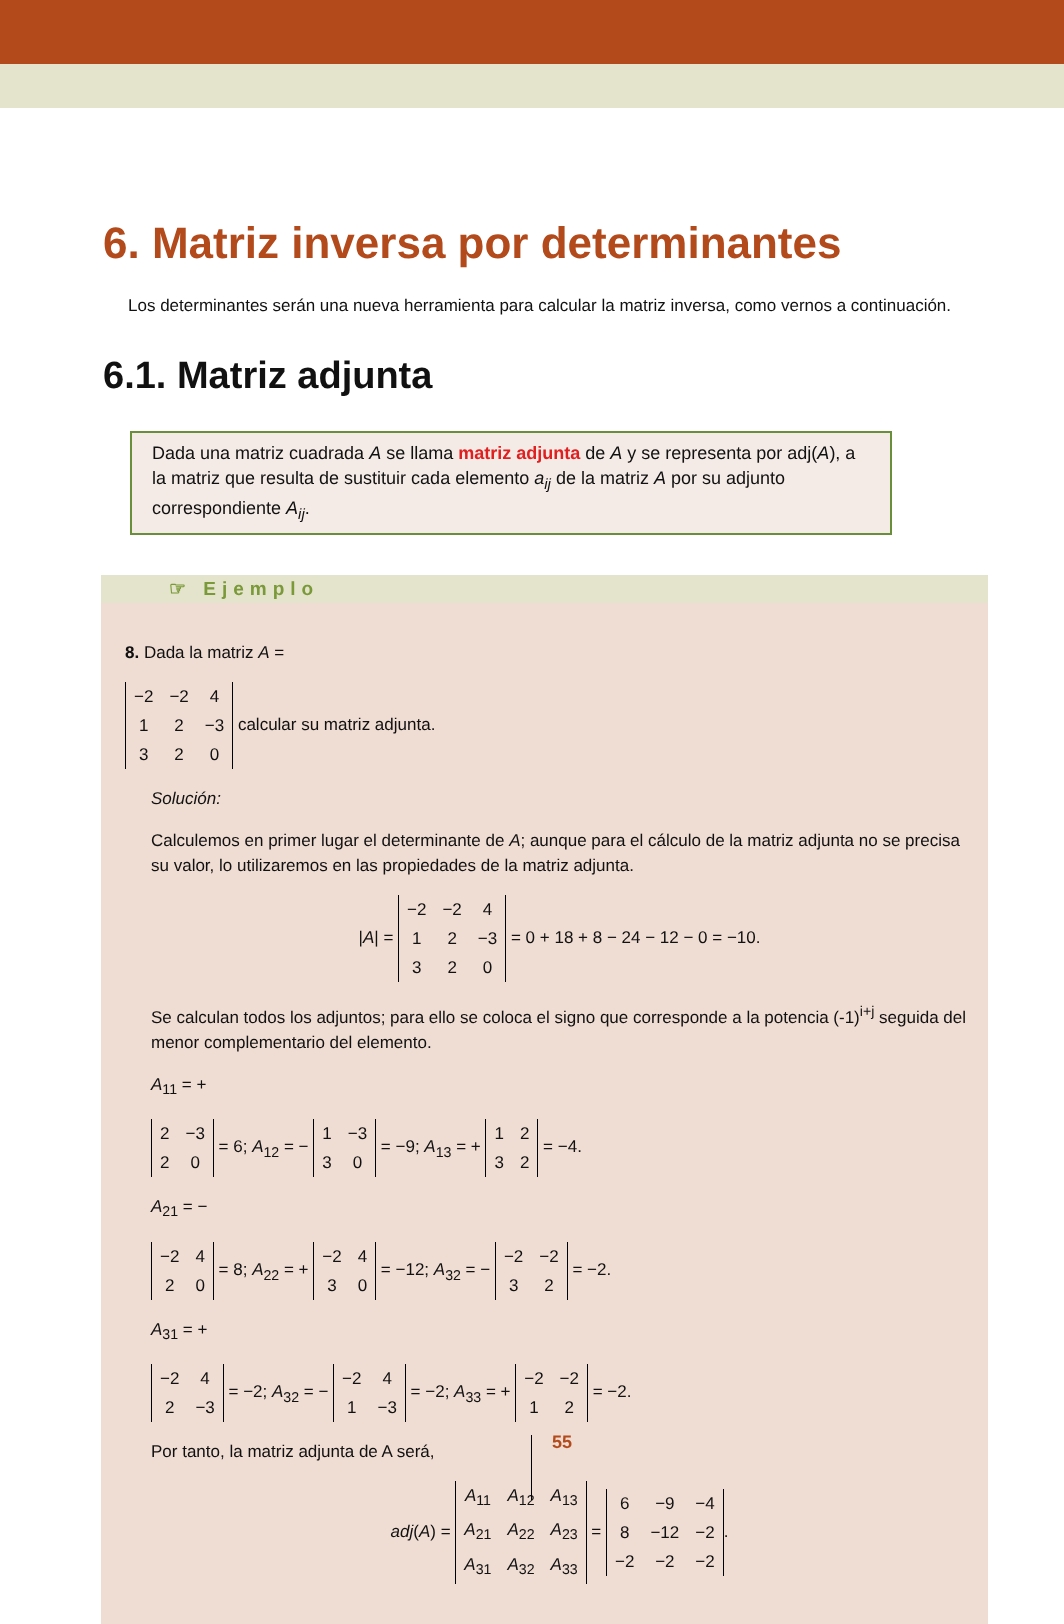6. Matriz inversa por determinantes
Los determinantes serán una nueva herramienta para calcular la matriz inversa, como vernos a continuación.
6.1. Matriz adjunta
Dada una matriz cuadrada A se llama matriz adjunta de A y se representa por adj(A), a la matriz que resulta de sustituir cada elemento a<sub>ij</sub> de la matriz A por su adjunto correspondiente A<sub>ij</sub>.
☞ Ejemplo
8. Dada la matriz A =
| −2 | −2 | 4 |
| 1 | 2 | −3 |
| 3 | 2 | 0 |
calcular su matriz adjunta.
Solución:
Calculemos en primer lugar el determinante de A; aunque para el cálculo de la matriz adjunta no se precisa su valor, lo utilizaremos en las propiedades de la matriz adjunta.
|A| =
| −2 | −2 | 4 |
| 1 | 2 | −3 |
| 3 | 2 | 0 |
= 0 + 18 + 8 − 24 − 12 − 0 = −10.
Se calculan todos los adjuntos; para ello se coloca el signo que corresponde a la potencia (-1)<sup>i+j</sup> seguida del menor complementario del elemento.
A<sub>11</sub> = +
| 2 | −3 |
| 2 | 0 |
= 6; A<sub>12</sub> = −
| 1 | −3 |
| 3 | 0 |
= −9; A<sub>13</sub> = +
| 1 | 2 |
| 3 | 2 |
= −4.
A<sub>21</sub> = −
| −2 | 4 |
| 2 | 0 |
= 8; A<sub>22</sub> = +
| −2 | 4 |
| 3 | 0 |
= −12; A<sub>32</sub> = −
| −2 | −2 |
| 3 | 2 |
= −2.
A<sub>31</sub> = +
| −2 | 4 |
| 2 | −3 |
= −2; A<sub>32</sub> = −
| −2 | 4 |
| 1 | −3 |
= −2; A<sub>33</sub> = +
| −2 | −2 |
| 1 | 2 |
= −2.
Por tanto, la matriz adjunta de A será,
adj(A) =
| A<sub>11</sub> | A<sub>12</sub> | A<sub>13</sub> |
| A<sub>21</sub> | A<sub>22</sub> | A<sub>23</sub> |
| A<sub>31</sub> | A<sub>32</sub> | A<sub>33</sub> |
=
| 6 | −9 | −4 |
| 8 | −12 | −2 |
| −2 | −2 | −2 |
.
55